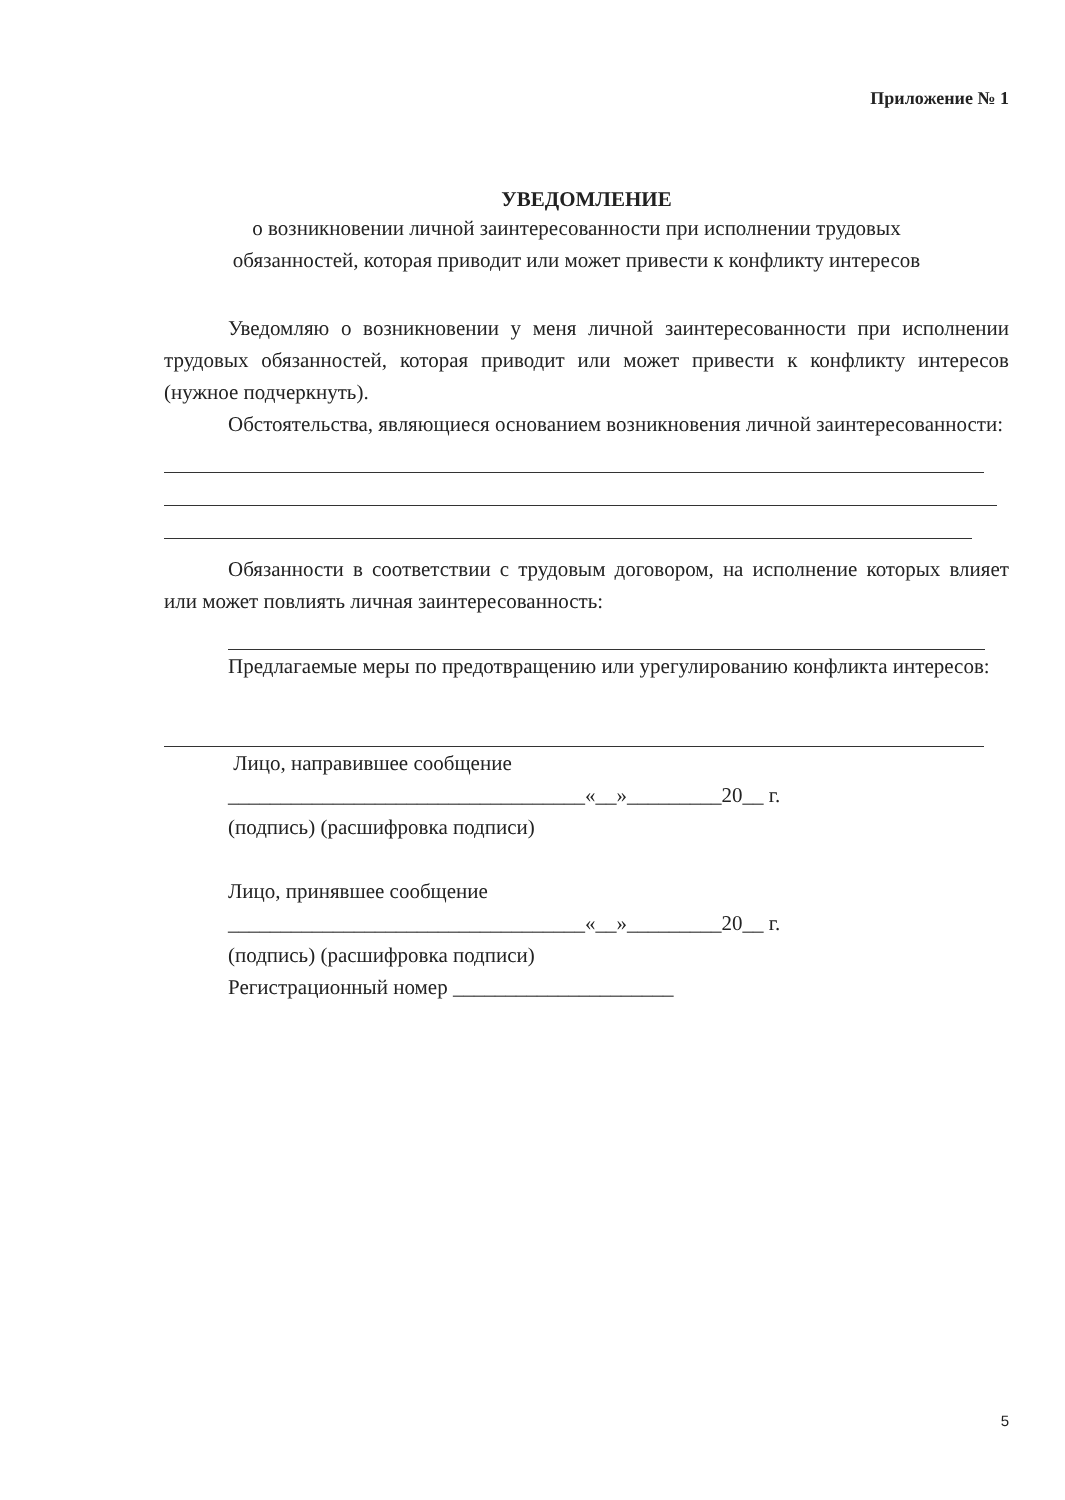Приложение № 1
УВЕДОМЛЕНИЕ
о возникновении личной заинтересованности при исполнении трудовых
обязанностей, которая приводит или может привести к конфликту интересов
Уведомляю о возникновении у меня личной заинтересованности при исполнении трудовых обязанностей, которая приводит или может привести к конфликту интересов (нужное подчеркнуть).
Обстоятельства, являющиеся основанием возникновения личной заинтересованности:
Обязанности в соответствии с трудовым договором, на исполнение которых влияет или может повлиять личная заинтересованность:
Предлагаемые меры по предотвращению или урегулированию конфликта интересов:
Лицо, направившее сообщение
__________________________________«__»_________20__ г.
(подпись) (расшифровка подписи)
Лицо, принявшее сообщение
__________________________________«__»_________20__ г.
(подпись) (расшифровка подписи)
Регистрационный номер _____________________
5